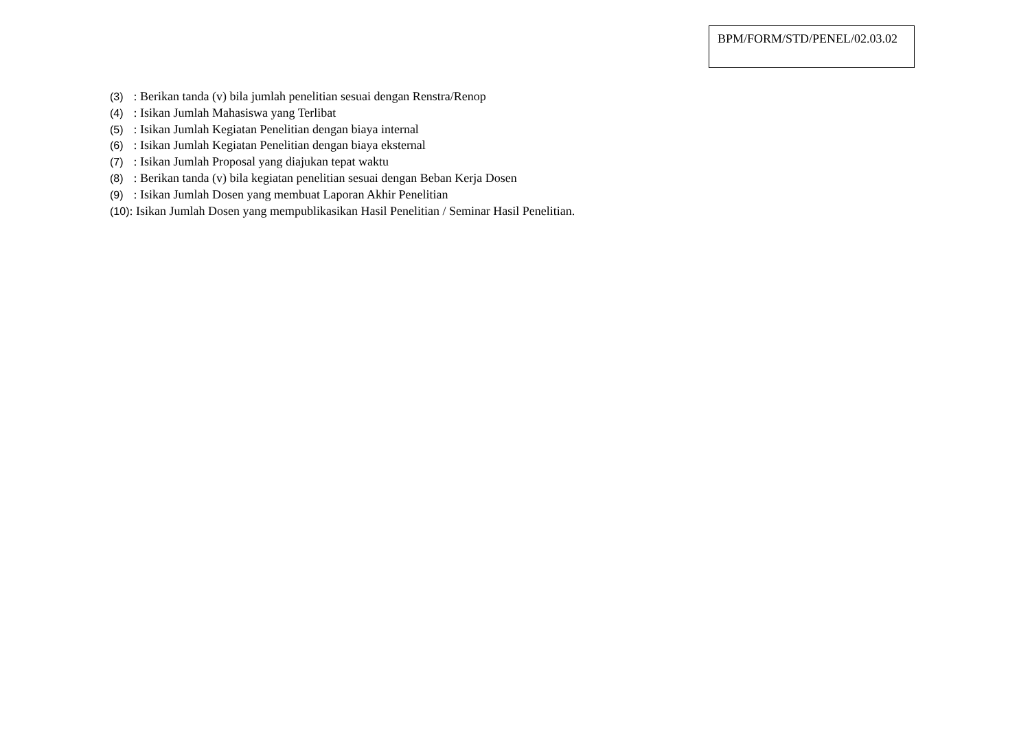BPM/FORM/STD/PENEL/02.03.02
(3) : Berikan tanda (v) bila jumlah penelitian sesuai dengan Renstra/Renop
(4) : Isikan Jumlah Mahasiswa yang Terlibat
(5) : Isikan Jumlah Kegiatan Penelitian dengan biaya internal
(6) : Isikan Jumlah Kegiatan Penelitian dengan biaya eksternal
(7) : Isikan Jumlah Proposal yang diajukan tepat waktu
(8) : Berikan tanda (v) bila kegiatan penelitian sesuai dengan Beban Kerja Dosen
(9) : Isikan Jumlah Dosen yang membuat Laporan Akhir Penelitian
(10): Isikan Jumlah Dosen yang mempublikasikan Hasil Penelitian / Seminar Hasil Penelitian.